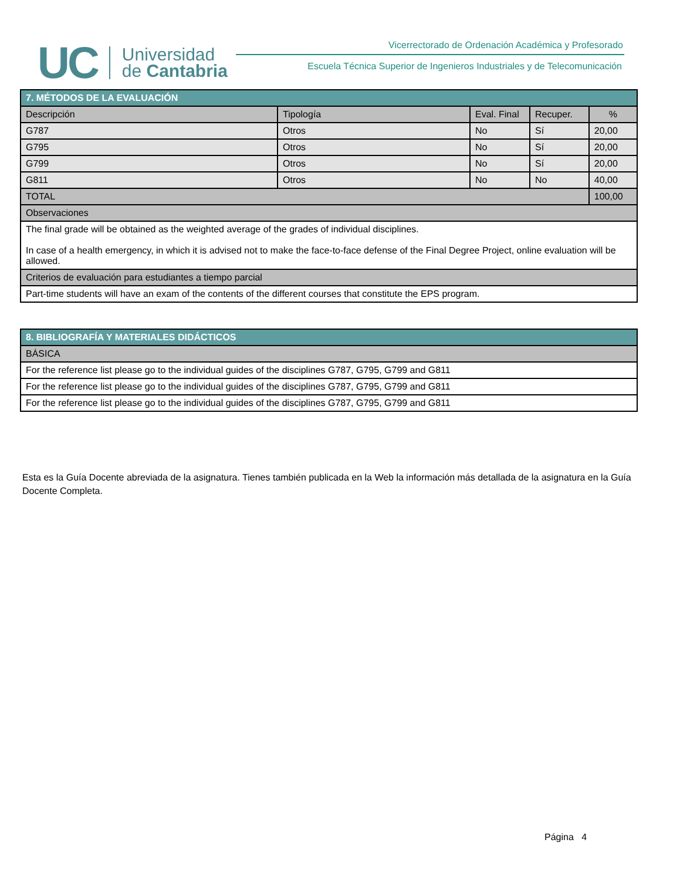UC
Universidad
de Cantabria
Vicerrectorado de Ordenación Académica y Profesorado
Escuela Técnica Superior de Ingenieros Industriales y de Telecomunicación
| 7. MÉTODOS DE LA EVALUACIÓN | | | | |
| Descripción | Tipología | Eval. Final | Recuper. | % |
| G787 | Otros | No | Sí | 20,00 |
| G795 | Otros | No | Sí | 20,00 |
| G799 | Otros | No | Sí | 20,00 |
| G811 | Otros | No | No | 40,00 |
| TOTAL | | | | 100,00 |
| Observaciones | | | | |
| The final grade will be obtained as the weighted average of the grades of individual disciplines. In case of a health emergency, in which it is advised not to make the face-to-face defense of the Final Degree Project, online evaluation will be allowed. | | | | |
| Criterios de evaluación para estudiantes a tiempo parcial | | | | |
| Part-time students will have an exam of the contents of the different courses that constitute the EPS program. | | | | |
| 8. BIBLIOGRAFÍA Y MATERIALES DIDÁCTICOS |
| BÁSICA |
| For the reference list please go to the individual guides of the disciplines G787, G795, G799 and G811 |
| For the reference list please go to the individual guides of the disciplines G787, G795, G799 and G811 |
| For the reference list please go to the individual guides of the disciplines G787, G795, G799 and G811 |
Esta es la Guía Docente abreviada de la asignatura. Tienes también publicada en la Web la información más detallada de la asignatura en la Guía Docente Completa.
Página 4